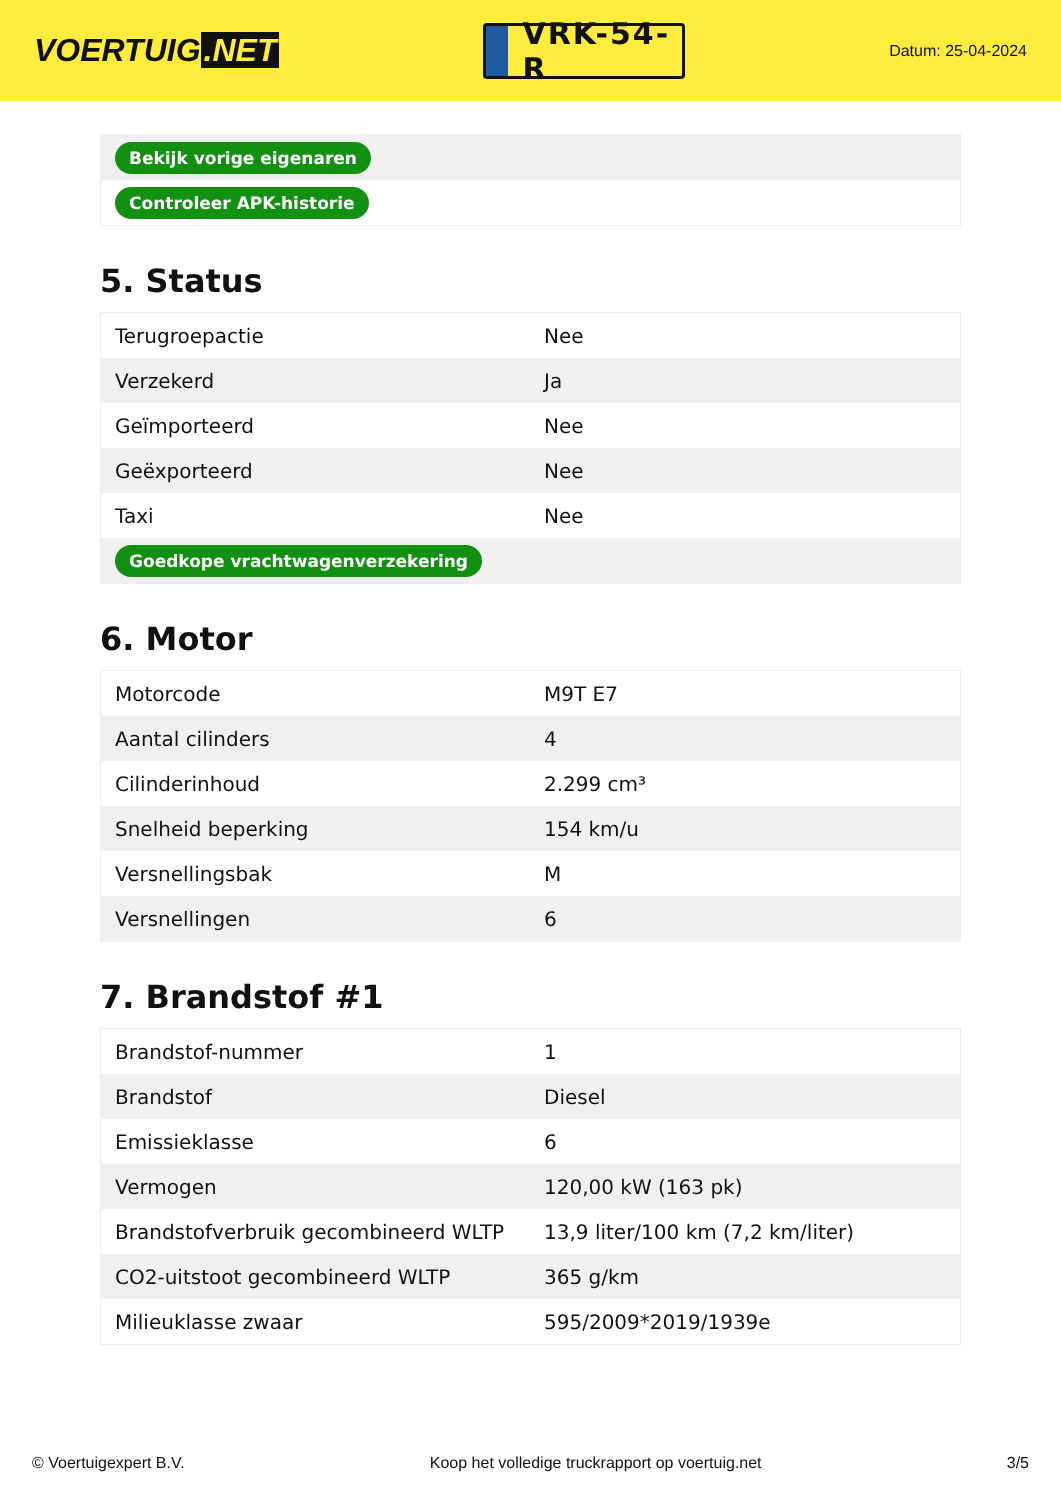VOERTUIG.NET
VRK-54-R
Datum: 25-04-2024
| Bekijk vorige eigenaren |
| Controleer APK-historie |
5. Status
| Terugroepactie | Nee |
| Verzekerd | Ja |
| Geïmporteerd | Nee |
| Geëxporteerd | Nee |
| Taxi | Nee |
| Goedkope vrachtwagenverzekering | |
6. Motor
| Motorcode | M9T E7 |
| Aantal cilinders | 4 |
| Cilinderinhoud | 2.299 cm³ |
| Snelheid beperking | 154 km/u |
| Versnellingsbak | M |
| Versnellingen | 6 |
7. Brandstof #1
| Brandstof-nummer | 1 |
| Brandstof | Diesel |
| Emissieklasse | 6 |
| Vermogen | 120,00 kW (163 pk) |
| Brandstofverbruik gecombineerd WLTP | 13,9 liter/100 km (7,2 km/liter) |
| CO2-uitstoot gecombineerd WLTP | 365 g/km |
| Milieuklasse zwaar | 595/2009*2019/1939e |
© Voertuigexpert B.V. Koop het volledige truckrapport op voertuig.net 3/5